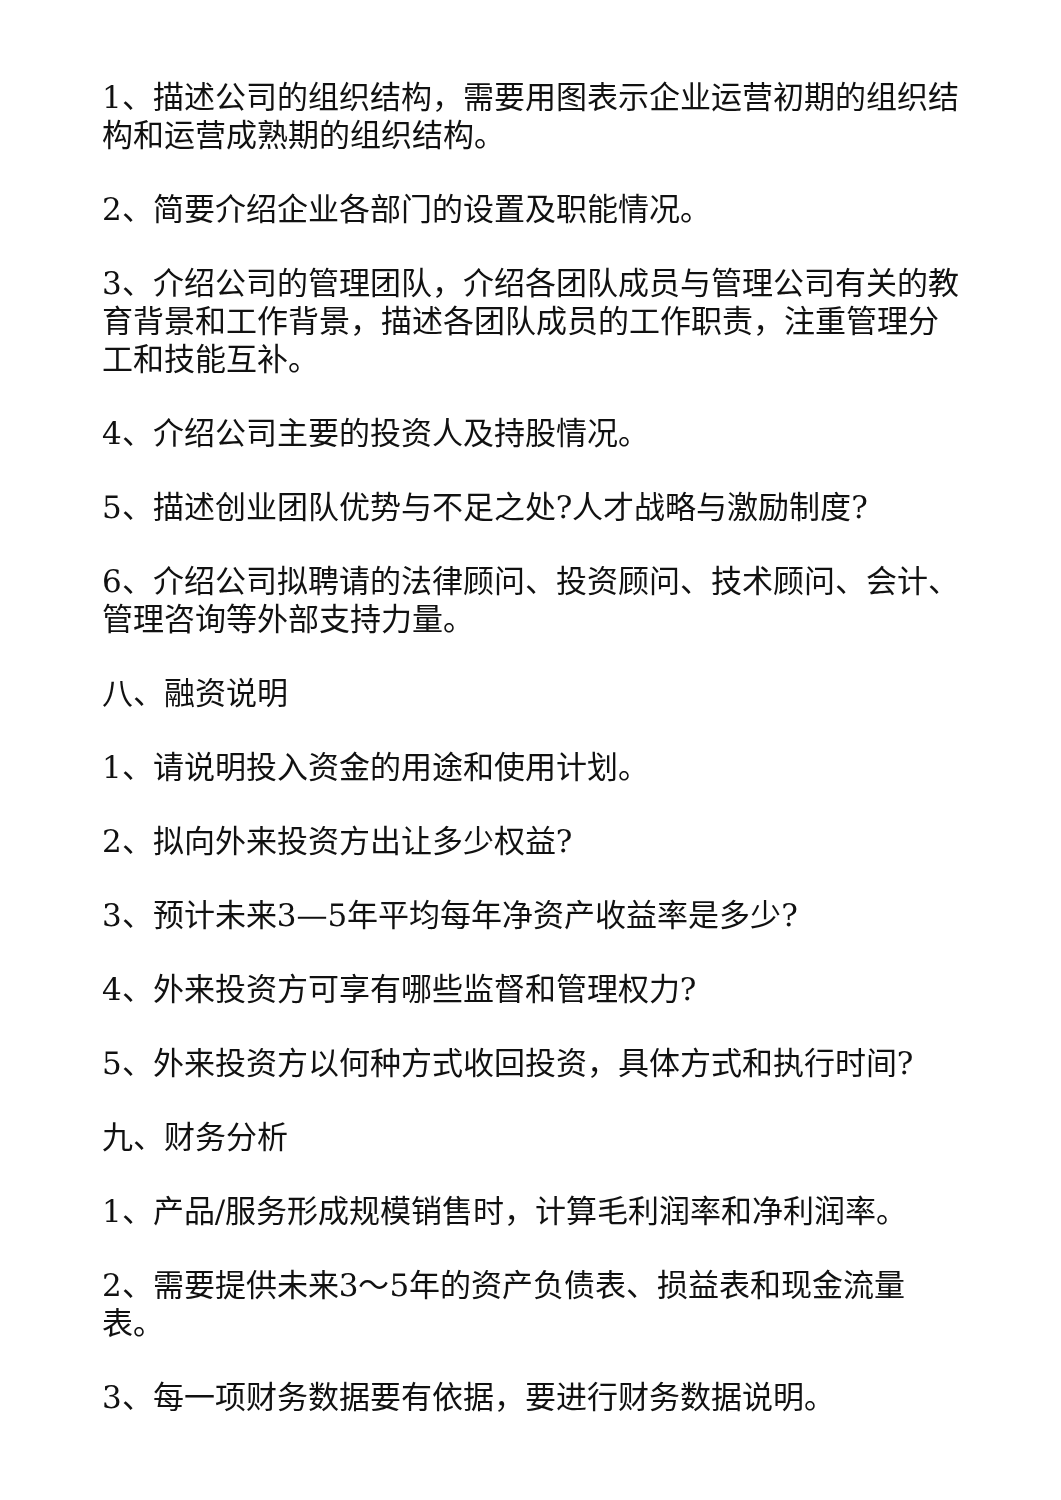1、描述公司的组织结构，需要用图表示企业运营初期的组织结构和运营成熟期的组织结构。
2、简要介绍企业各部门的设置及职能情况。
3、介绍公司的管理团队，介绍各团队成员与管理公司有关的教育背景和工作背景，描述各团队成员的工作职责，注重管理分工和技能互补。
4、介绍公司主要的投资人及持股情况。
5、描述创业团队优势与不足之处?人才战略与激励制度?
6、介绍公司拟聘请的法律顾问、投资顾问、技术顾问、会计、管理咨询等外部支持力量。
八、融资说明
1、请说明投入资金的用途和使用计划。
2、拟向外来投资方出让多少权益?
3、预计未来3—5年平均每年净资产收益率是多少?
4、外来投资方可享有哪些监督和管理权力?
5、外来投资方以何种方式收回投资，具体方式和执行时间?
九、财务分析
1、产品/服务形成规模销售时，计算毛利润率和净利润率。
2、需要提供未来3～5年的资产负债表、损益表和现金流量表。
3、每一项财务数据要有依据，要进行财务数据说明。